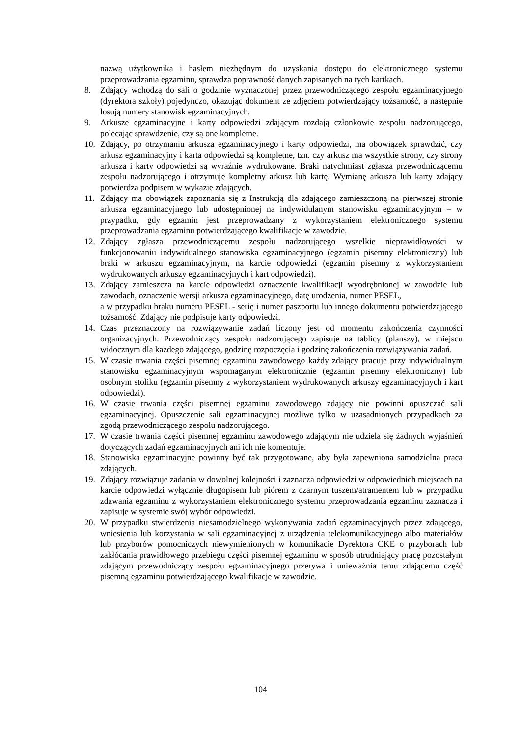nazwą użytkownika i hasłem niezbędnym do uzyskania dostępu do elektronicznego systemu przeprowadzania egzaminu, sprawdza poprawność danych zapisanych na tych kartkach.
8. Zdający wchodzą do sali o godzinie wyznaczonej przez przewodniczącego zespołu egzaminacyjnego (dyrektora szkoły) pojedynczo, okazując dokument ze zdjęciem potwierdzający tożsamość, a następnie losują numery stanowisk egzaminacyjnych.
9. Arkusze egzaminacyjne i karty odpowiedzi zdającym rozdają członkowie zespołu nadzorującego, polecając sprawdzenie, czy są one kompletne.
10. Zdający, po otrzymaniu arkusza egzaminacyjnego i karty odpowiedzi, ma obowiązek sprawdzić, czy arkusz egzaminacyjny i karta odpowiedzi są kompletne, tzn. czy arkusz ma wszystkie strony, czy strony arkusza i karty odpowiedzi są wyraźnie wydrukowane. Braki natychmiast zgłasza przewodniczącemu zespołu nadzorującego i otrzymuje kompletny arkusz lub kartę. Wymianę arkusza lub karty zdający potwierdza podpisem w wykazie zdających.
11. Zdający ma obowiązek zapoznania się z Instrukcją dla zdającego zamieszczoną na pierwszej stronie arkusza egzaminacyjnego lub udostępnionej na indywidulanym stanowisku egzaminacyjnym – w przypadku, gdy egzamin jest przeprowadzany z wykorzystaniem elektronicznego systemu przeprowadzania egzaminu potwierdzającego kwalifikacje w zawodzie.
12. Zdający zgłasza przewodniczącemu zespołu nadzorującego wszelkie nieprawidłowości w funkcjonowaniu indywidualnego stanowiska egzaminacyjnego (egzamin pisemny elektroniczny) lub braki w arkuszu egzaminacyjnym, na karcie odpowiedzi (egzamin pisemny z wykorzystaniem wydrukowanych arkuszy egzaminacyjnych i kart odpowiedzi).
13. Zdający zamieszcza na karcie odpowiedzi oznaczenie kwalifikacji wyodrębnionej w zawodzie lub zawodach, oznaczenie wersji arkusza egzaminacyjnego, datę urodzenia, numer PESEL,
a w przypadku braku numeru PESEL - serię i numer paszportu lub innego dokumentu potwierdzającego tożsamość. Zdający nie podpisuje karty odpowiedzi.
14. Czas przeznaczony na rozwiązywanie zadań liczony jest od momentu zakończenia czynności organizacyjnych. Przewodniczący zespołu nadzorującego zapisuje na tablicy (planszy), w miejscu widocznym dla każdego zdającego, godzinę rozpoczęcia i godzinę zakończenia rozwiązywania zadań.
15. W czasie trwania części pisemnej egzaminu zawodowego każdy zdający pracuje przy indywidualnym stanowisku egzaminacyjnym wspomaganym elektronicznie (egzamin pisemny elektroniczny) lub osobnym stoliku (egzamin pisemny z wykorzystaniem wydrukowanych arkuszy egzaminacyjnych i kart odpowiedzi).
16. W czasie trwania części pisemnej egzaminu zawodowego zdający nie powinni opuszczać sali egzaminacyjnej. Opuszczenie sali egzaminacyjnej możliwe tylko w uzasadnionych przypadkach za zgodą przewodniczącego zespołu nadzorującego.
17. W czasie trwania części pisemnej egzaminu zawodowego zdającym nie udziela się żadnych wyjaśnień dotyczących zadań egzaminacyjnych ani ich nie komentuje.
18. Stanowiska egzaminacyjne powinny być tak przygotowane, aby była zapewniona samodzielna praca zdających.
19. Zdający rozwiązuje zadania w dowolnej kolejności i zaznacza odpowiedzi w odpowiednich miejscach na karcie odpowiedzi wyłącznie długopisem lub piórem z czarnym tuszem/atramentem lub w przypadku zdawania egzaminu z wykorzystaniem elektronicznego systemu przeprowadzania egzaminu zaznacza i zapisuje w systemie swój wybór odpowiedzi.
20. W przypadku stwierdzenia niesamodzielnego wykonywania zadań egzaminacyjnych przez zdającego, wniesienia lub korzystania w sali egzaminacyjnej z urządzenia telekomunikacyjnego albo materiałów lub przyborów pomocniczych niewymienionych w komunikacie Dyrektora CKE o przyborach lub zakłócania prawidłowego przebiegu części pisemnej egzaminu w sposób utrudniający pracę pozostałym zdającym przewodniczący zespołu egzaminacyjnego przerywa i unieważnia temu zdającemu część pisemną egzaminu potwierdzającego kwalifikacje w zawodzie.
104